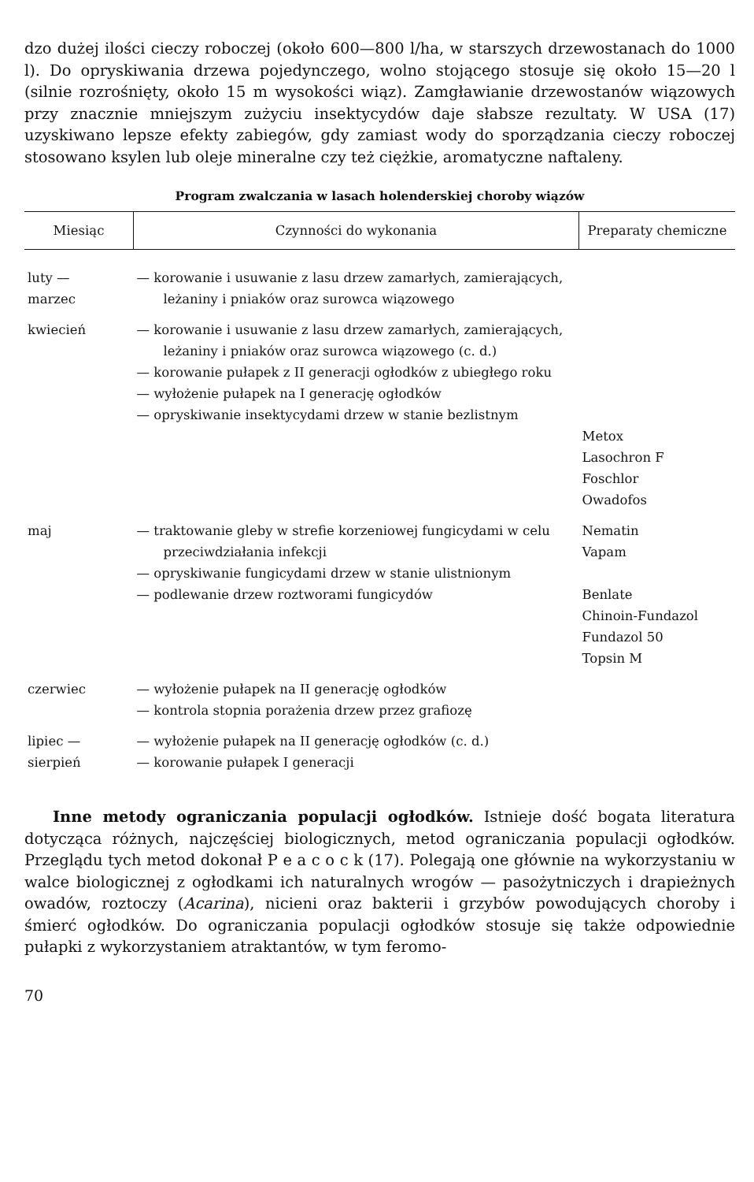dzo dużej ilości cieczy roboczej (około 600—800 l/ha, w starszych drzewostanach do 1000 l). Do opryskiwania drzewa pojedynczego, wolno stojącego stosuje się około 15—20 l (silnie rozrośnięty, około 15 m wysokości wiąz). Zamgławianie drzewostanów wiązowych przy znacznie mniejszym zużyciu insektycydów daje słabsze rezultaty. W USA (17) uzyskiwano lepsze efekty zabiegów, gdy zamiast wody do sporządzania cieczy roboczej stosowano ksylen lub oleje mineralne czy też ciężkie, aromatyczne naftaleny.
Program zwalczania w lasach holenderskiej choroby wiązów
| Miesiąc | Czynności do wykonania | Preparaty chemiczne |
| --- | --- | --- |
| luty — marzec | — korowanie i usuwanie z lasu drzew zamarłych, zamierających, leżaniny i pniaków oraz surowca wiązowego | |
| kwiecień | — korowanie i usuwanie z lasu drzew zamarłych, zamierających, leżaniny i pniaków oraz surowca wiązowego (c. d.) — korowanie pułapek z II generacji ogłodków z ubiegłego roku — wyłożenie pułapek na I generację ogłodków — opryskiwanie insektycydami drzew w stanie bezlistnym | Metox Lasochron F Foschlor Owadofos |
| maj | — traktowanie gleby w strefie korzeniowej fungicydami w celu przeciwdziałania infekcji — opryskiwanie fungicydami drzew w stanie ulistnionym — podlewanie drzew roztworami fungicydów | Nematin Vapam Benlate Chinoin-Fundazol Fundazol 50 Topsin M |
| czerwiec | — wyłożenie pułapek na II generację ogłodków — kontrola stopnia porażenia drzew przez grafiozę | |
| lipiec — sierpień | — wyłożenie pułapek na II generację ogłodków (c. d.) — korowanie pułapek I generacji | |
Inne metody ograniczania populacji ogłodków. Istnieje dość bogata literatura dotycząca różnych, najczęściej biologicznych, metod ograniczania populacji ogłodków. Przeglądu tych metod dokonał P e a c o c k (17). Polegają one głównie na wykorzystaniu w walce biologicznej z ogłodkami ich naturalnych wrogów — pasożytniczych i drapieżnych owadów, roztoczy (Acarina), nicieni oraz bakterii i grzybów powodujących choroby i śmierć ogłodków. Do ograniczania populacji ogłodków stosuje się także odpowiednie pułapki z wykorzystaniem atraktantów, w tym feromo-
70